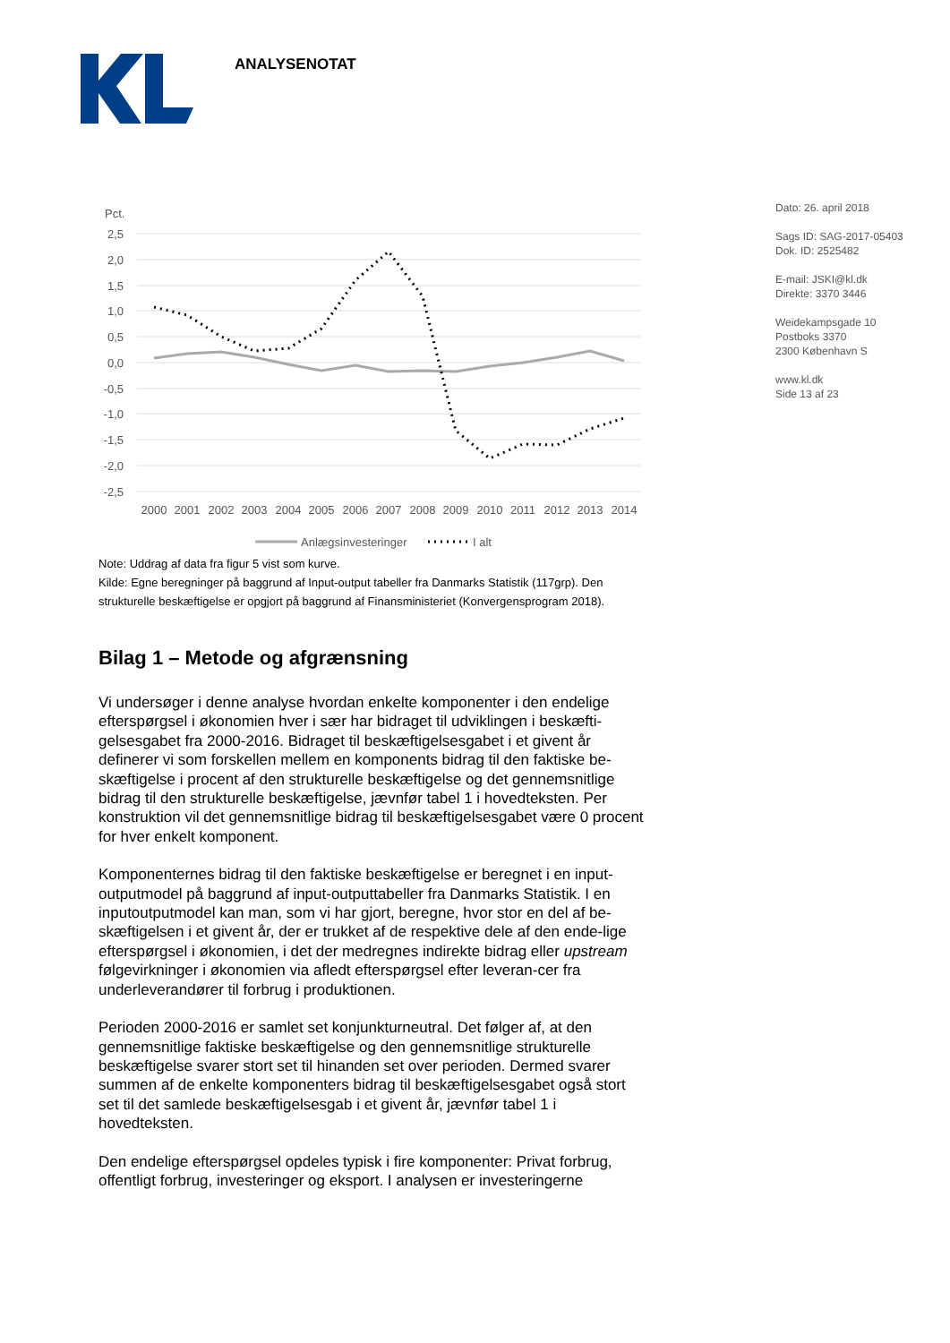ANALYSENOTAT
Dato: 26. april 2018
Sags ID: SAG-2017-05403
Dok. ID: 2525482
E-mail: JSKI@kl.dk
Direkte: 3370 3446
Weidekampsgade 10
Postboks 3370
2300 København S
www.kl.dk
Side 13 af 23
Pct.
2,5
2,0
1,5
1,0
0,5
0,0
-0,5
-1,0
-1,5
-2,0
-2,5
2000
2001
2002
2003
2004
2005
2006
2007
2008
2009
2010
2011
2012
2013
2014
Anlægsinvesteringer
I alt
Note: Uddrag af data fra figur 5 vist som kurve.
Kilde: Egne beregninger på baggrund af Input-output tabeller fra Danmarks Statistik (117grp). Den strukturelle beskæftigelse er opgjort på baggrund af Finansministeriet (Konvergensprogram 2018).
Bilag 1 – Metode og afgrænsning
Vi undersøger i denne analyse hvordan enkelte komponenter i den endelige efterspørgsel i økonomien hver i sær har bidraget til udviklingen i beskæfti-gelsesgabet fra 2000-2016. Bidraget til beskæftigelsesgabet i et givent år definerer vi som forskellen mellem en komponents bidrag til den faktiske be-skæftigelse i procent af den strukturelle beskæftigelse og det gennemsnitlige bidrag til den strukturelle beskæftigelse, jævnfør tabel 1 i hovedteksten. Per konstruktion vil det gennemsnitlige bidrag til beskæftigelsesgabet være 0 procent for hver enkelt komponent.
Komponenternes bidrag til den faktiske beskæftigelse er beregnet i en input-outputmodel på baggrund af input-outputtabeller fra Danmarks Statistik. I en inputoutputmodel kan man, som vi har gjort, beregne, hvor stor en del af be-skæftigelsen i et givent år, der er trukket af de respektive dele af den ende-lige efterspørgsel i økonomien, i det der medregnes indirekte bidrag eller upstream følgevirkninger i økonomien via afledt efterspørgsel efter leveran-cer fra underleverandører til forbrug i produktionen.
Perioden 2000-2016 er samlet set konjunkturneutral. Det følger af, at den gennemsnitlige faktiske beskæftigelse og den gennemsnitlige strukturelle beskæftigelse svarer stort set til hinanden set over perioden. Dermed svarer summen af de enkelte komponenters bidrag til beskæftigelsesgabet også stort set til det samlede beskæftigelsesgab i et givent år, jævnfør tabel 1 i hovedteksten.
Den endelige efterspørgsel opdeles typisk i fire komponenter: Privat forbrug, offentligt forbrug, investeringer og eksport. I analysen er investeringerne